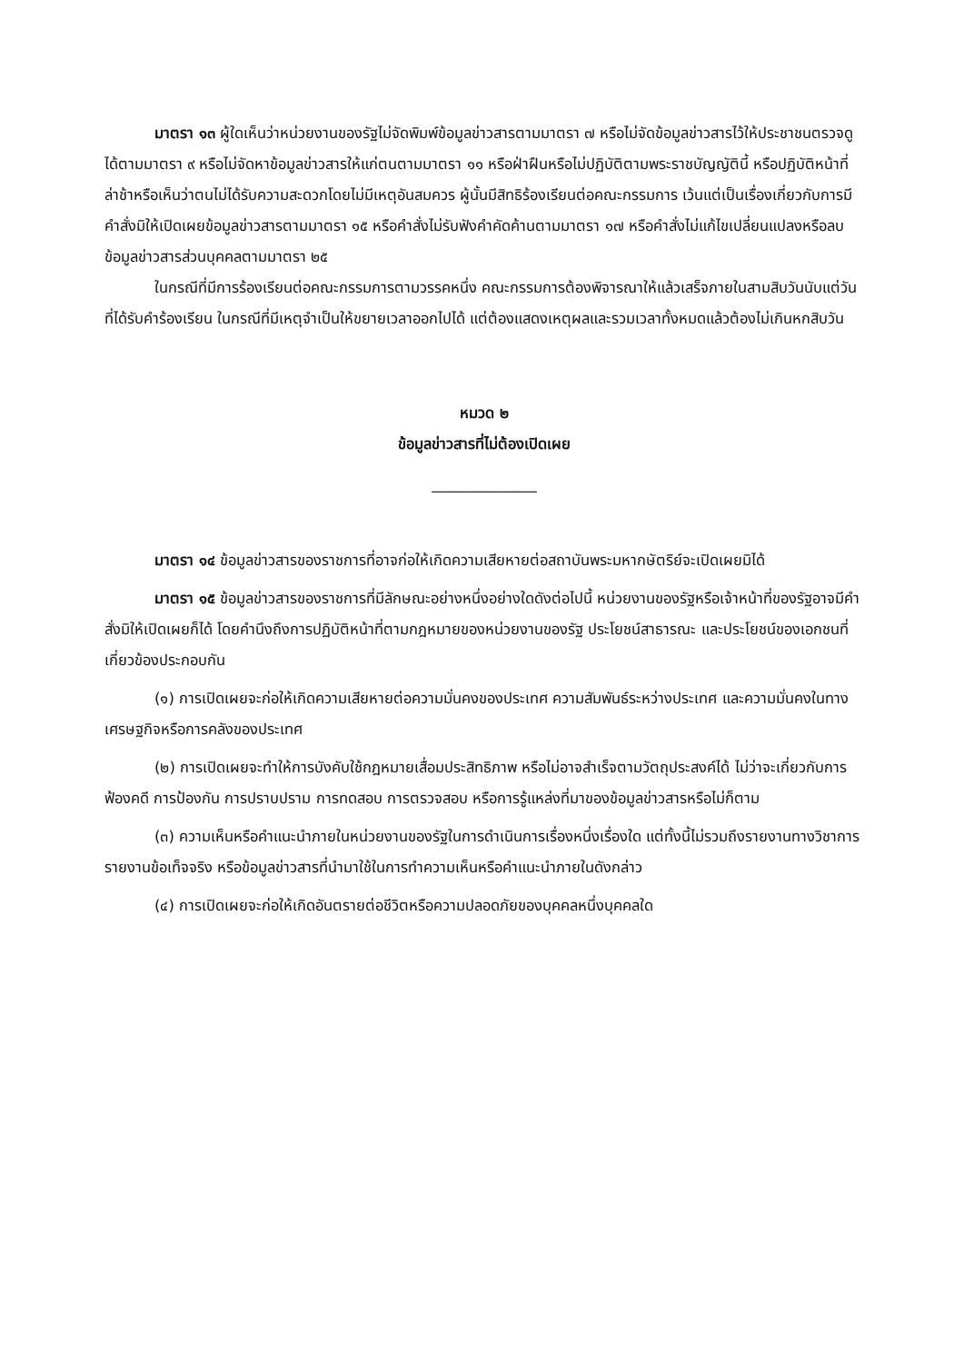มาตรา ๑๓ ผู้ใดเห็นว่าหน่วยงานของรัฐไม่จัดพิมพ์ข้อมูลข่าวสารตามมาตรา ๗ หรือไม่จัดข้อมูลข่าวสารไว้ให้ประชาชนตรวจดูได้ตามมาตรา ๙ หรือไม่จัดหาข้อมูลข่าวสารให้แก่ตนตามมาตรา ๑๑ หรือฝ่าฝืนหรือไม่ปฏิบัติตามพระราชบัญญัตินี้ หรือปฏิบัติหน้าที่ล่าช้าหรือเห็นว่าตนไม่ได้รับความสะดวกโดยไม่มีเหตุอันสมควร ผู้นั้นมีสิทธิร้องเรียนต่อคณะกรรมการ เว้นแต่เป็นเรื่องเกี่ยวกับการมีคำสั่งมิให้เปิดเผยข้อมูลข่าวสารตามมาตรา ๑๕ หรือคำสั่งไม่รับฟังคำคัดค้านตามมาตรา ๑๗ หรือคำสั่งไม่แก้ไขเปลี่ยนแปลงหรือลบข้อมูลข่าวสารส่วนบุคคลตามมาตรา ๒๕
ในกรณีที่มีการร้องเรียนต่อคณะกรรมการตามวรรคหนึ่ง คณะกรรมการต้องพิจารณาให้แล้วเสร็จภายในสามสิบวันนับแต่วันที่ได้รับคำร้องเรียน ในกรณีที่มีเหตุจำเป็นให้ขยายเวลาออกไปได้ แต่ต้องแสดงเหตุผลและรวมเวลาทั้งหมดแล้วต้องไม่เกินหกสิบวัน
หมวด ๒
ข้อมูลข่าวสารที่ไม่ต้องเปิดเผย
______________
มาตรา ๑๔ ข้อมูลข่าวสารของราชการที่อาจก่อให้เกิดความเสียหายต่อสถาบันพระมหากษัตริย์จะเปิดเผยมิได้
มาตรา ๑๕ ข้อมูลข่าวสารของราชการที่มีลักษณะอย่างหนึ่งอย่างใดดังต่อไปนี้ หน่วยงานของรัฐหรือเจ้าหน้าที่ของรัฐอาจมีคำสั่งมิให้เปิดเผยก็ได้ โดยคำนึงถึงการปฏิบัติหน้าที่ตามกฎหมายของหน่วยงานของรัฐ ประโยชน์สาธารณะ และประโยชน์ของเอกชนที่เกี่ยวข้องประกอบกัน
(๑) การเปิดเผยจะก่อให้เกิดความเสียหายต่อความมั่นคงของประเทศ ความสัมพันธ์ระหว่างประเทศ และความมั่นคงในทางเศรษฐกิจหรือการคลังของประเทศ
(๒) การเปิดเผยจะทำให้การบังคับใช้กฎหมายเสื่อมประสิทธิภาพ หรือไม่อาจสำเร็จตามวัตถุประสงค์ได้ ไม่ว่าจะเกี่ยวกับการฟ้องคดี การป้องกัน การปราบปราม การทดสอบ การตรวจสอบ หรือการรู้แหล่งที่มาของข้อมูลข่าวสารหรือไม่ก็ตาม
(๓) ความเห็นหรือคำแนะนำภายในหน่วยงานของรัฐในการดำเนินการเรื่องหนึ่งเรื่องใด แต่ทั้งนี้ไม่รวมถึงรายงานทางวิชาการ รายงานข้อเท็จจริง หรือข้อมูลข่าวสารที่นำมาใช้ในการทำความเห็นหรือคำแนะนำภายในดังกล่าว
(๔) การเปิดเผยจะก่อให้เกิดอันตรายต่อชีวิตหรือความปลอดภัยของบุคคลหนึ่งบุคคลใด